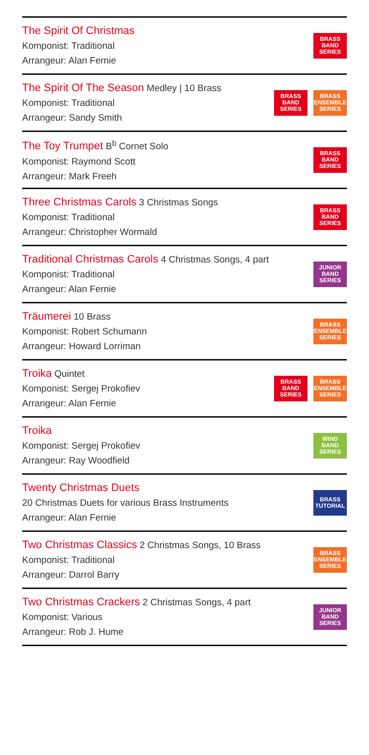The Spirit Of Christmas
Komponist: Traditional
Arrangeur: Alan Fernie
BRASS
BAND
SERIES
The Spirit Of The Season Medley | 10 Brass
Komponist: Traditional
Arrangeur: Sandy Smith
BRASS
BAND
SERIES
BRASS
ENSEMBLE
SERIES
The Toy Trumpet B<sup>b</sup> Cornet Solo
Komponist: Raymond Scott
Arrangeur: Mark Freeh
BRASS
BAND
SERIES
Three Christmas Carols 3 Christmas Songs
Komponist: Traditional
Arrangeur: Christopher Wormald
BRASS
BAND
SERIES
Traditional Christmas Carols 4 Christmas Songs, 4 part
Komponist: Traditional
Arrangeur: Alan Fernie
JUNIOR
BAND
SERIES
Träumerei 10 Brass
Komponist: Robert Schumann
Arrangeur: Howard Lorriman
BRASS
ENSEMBLE
SERIES
Troika Quintet
Komponist: Sergej Prokofiev
Arrangeur: Alan Fernie
BRASS
BAND
SERIES
BRASS
ENSEMBLE
SERIES
Troika
Komponist: Sergej Prokofiev
Arrangeur: Ray Woodfield
WIND
BAND
SERIES
Twenty Christmas Duets
20 Christmas Duets for various Brass Instruments
Arrangeur: Alan Fernie
BRASS
TUTORIAL
Two Christmas Classics 2 Christmas Songs, 10 Brass
Komponist: Traditional
Arrangeur: Darrol Barry
BRASS
ENSEMBLE
SERIES
Two Christmas Crackers 2 Christmas Songs, 4 part
Komponist: Various
Arrangeur: Rob J. Hume
JUNIOR
BAND
SERIES